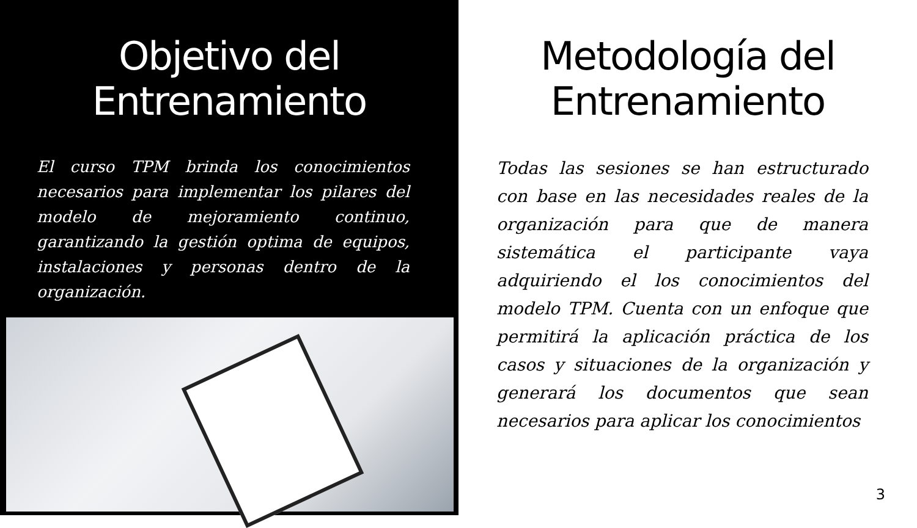Objetivo del Entrenamiento
El curso TPM brinda los conocimientos necesarios para implementar los pilares del modelo de mejoramiento continuo, garantizando la gestión optima de equipos, instalaciones y personas dentro de la organización.
Metodología del Entrenamiento
Todas las sesiones se han estructurado con base en las necesidades reales de la organización para que de manera sistemática el participante vaya adquiriendo el los conocimientos del modelo TPM. Cuenta con un enfoque que permitirá la aplicación práctica de los casos y situaciones de la organización y generará los documentos que sean necesarios para aplicar los conocimientos
3